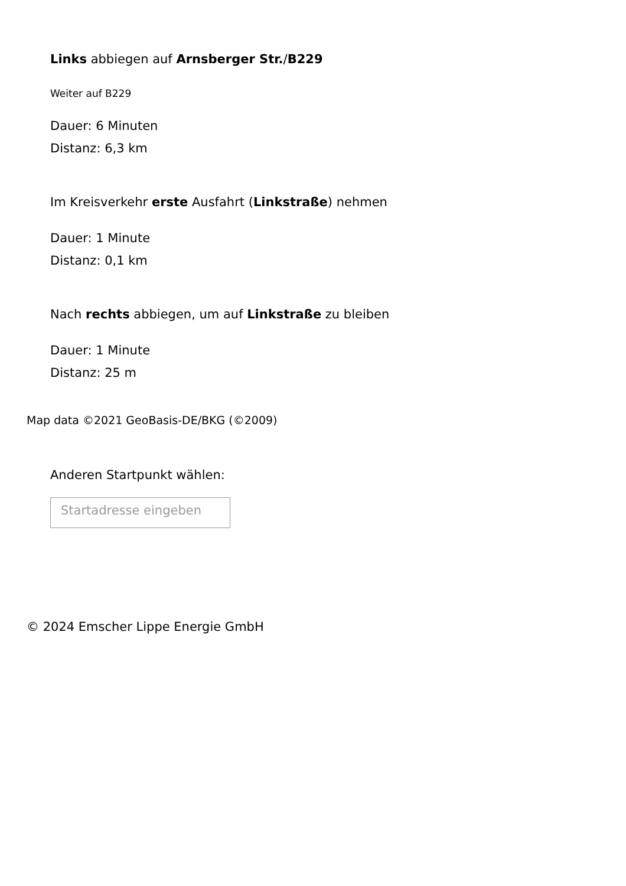Links abbiegen auf Arnsberger Str./B229
Weiter auf B229
Dauer: 6 Minuten
Distanz: 6,3 km
Im Kreisverkehr erste Ausfahrt (Linkstraße) nehmen
Dauer: 1 Minute
Distanz: 0,1 km
Nach rechts abbiegen, um auf Linkstraße zu bleiben
Dauer: 1 Minute
Distanz: 25 m
Map data ©2021 GeoBasis-DE/BKG (©2009)
Anderen Startpunkt wählen:
Startadresse eingeben
© 2024 Emscher Lippe Energie GmbH